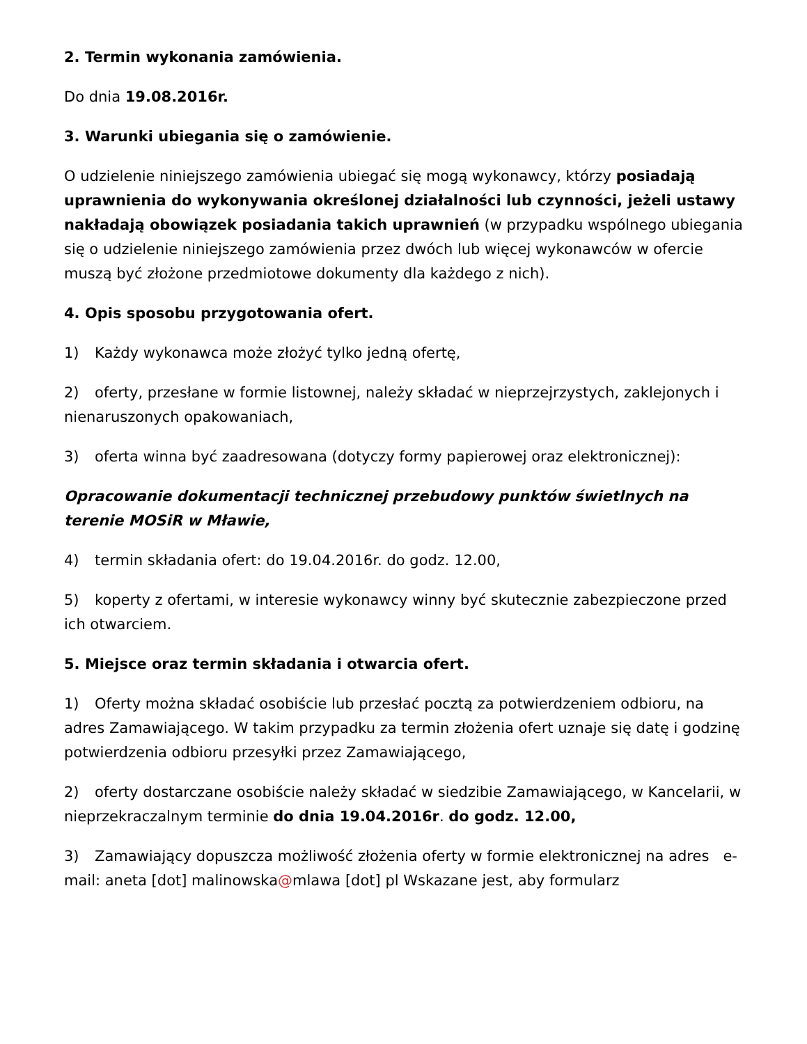2. Termin wykonania zamówienia.
Do dnia 19.08.2016r.
3. Warunki ubiegania się o zamówienie.
O udzielenie niniejszego zamówienia ubiegać się mogą wykonawcy, którzy posiadają uprawnienia do wykonywania określonej działalności lub czynności, jeżeli ustawy nakładają obowiązek posiadania takich uprawnień (w przypadku wspólnego ubiegania się o udzielenie niniejszego zamówienia przez dwóch lub więcej wykonawców w ofercie muszą być złożone przedmiotowe dokumenty dla każdego z nich).
4. Opis sposobu przygotowania ofert.
1) Każdy wykonawca może złożyć tylko jedną ofertę,
2) oferty, przesłane w formie listownej, należy składać w nieprzejrzystych, zaklejonych i nienaruszonych opakowaniach,
3) oferta winna być zaadresowana (dotyczy formy papierowej oraz elektronicznej):
Opracowanie dokumentacji technicznej przebudowy punktów świetlnych na terenie MOSiR w Mławie,
4) termin składania ofert: do 19.04.2016r. do godz. 12.00,
5) koperty z ofertami, w interesie wykonawcy winny być skutecznie zabezpieczone przed ich otwarciem.
5. Miejsce oraz termin składania i otwarcia ofert.
1) Oferty można składać osobiście lub przesłać pocztą za potwierdzeniem odbioru, na adres Zamawiającego. W takim przypadku za termin złożenia ofert uznaje się datę i godzinę potwierdzenia odbioru przesyłki przez Zamawiającego,
2) oferty dostarczane osobiście należy składać w siedzibie Zamawiającego, w Kancelarii, w nieprzekraczalnym terminie do dnia 19.04.2016r. do godz. 12.00,
3) Zamawiający dopuszcza możliwość złożenia oferty w formie elektronicznej na adres e-mail: aneta [dot] malinowska@mlawa [dot] pl Wskazane jest, aby formularz